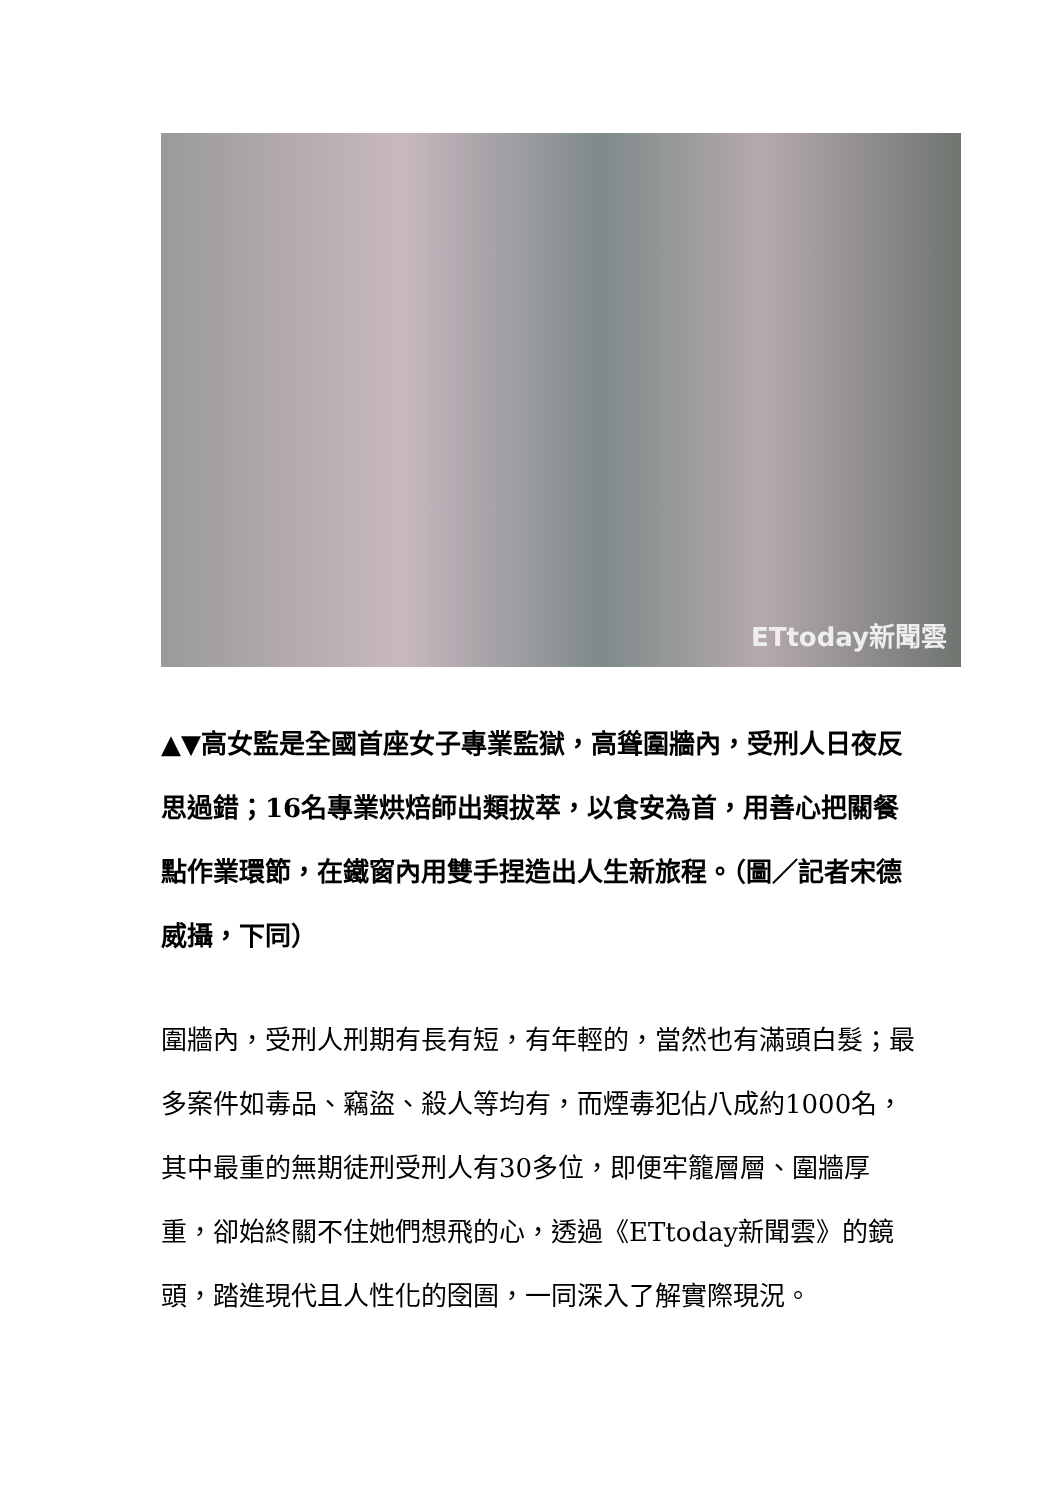ETtoday新聞雲
▲▼高女監是全國首座女子專業監獄，高聳圍牆內，受刑人日夜反思過錯；16名專業烘焙師出類拔萃，以食安為首，用善心把關餐點作業環節，在鐵窗內用雙手捏造出人生新旅程。（圖／記者宋德威攝，下同）
圍牆內，受刑人刑期有長有短，有年輕的，當然也有滿頭白髮；最多案件如毒品、竊盜、殺人等均有，而煙毒犯佔八成約1000名，其中最重的無期徒刑受刑人有30多位，即便牢籠層層、圍牆厚重，卻始終關不住她們想飛的心，透過《ETtoday新聞雲》的鏡頭，踏進現代且人性化的囹圄，一同深入了解實際現況。